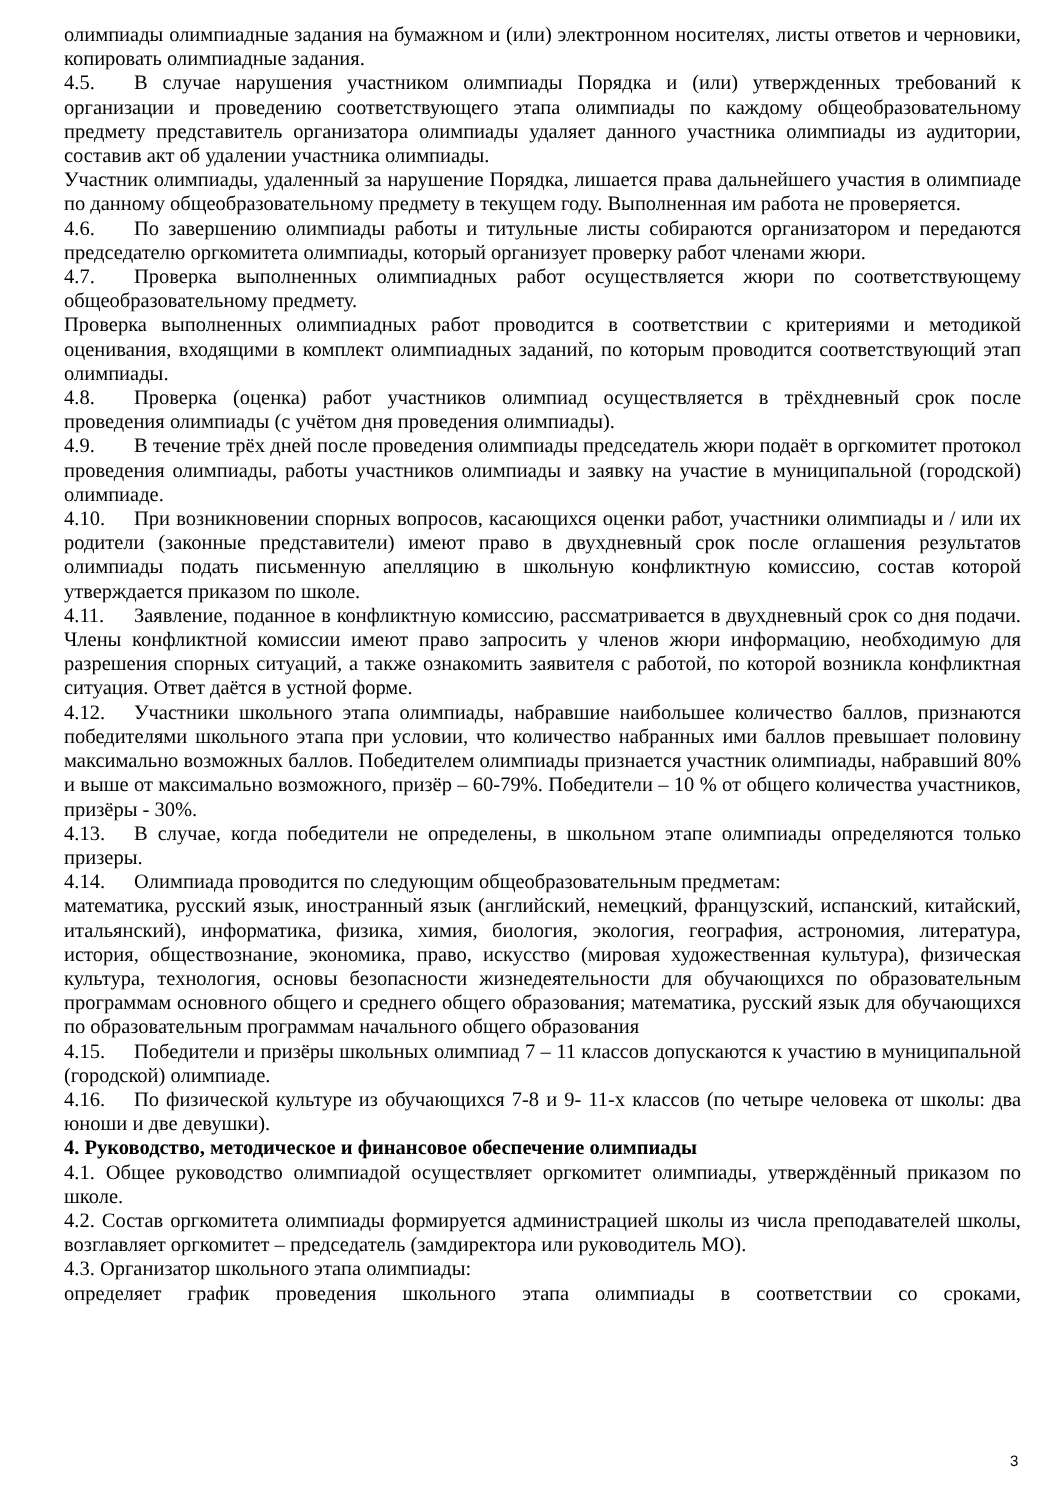олимпиады олимпиадные задания на бумажном и (или) электронном носителях, листы ответов и черновики, копировать олимпиадные задания.
4.5. В случае нарушения участником олимпиады Порядка и (или) утвержденных требований к организации и проведению соответствующего этапа олимпиады по каждому общеобразовательному предмету представитель организатора олимпиады удаляет данного участника олимпиады из аудитории, составив акт об удалении участника олимпиады.
Участник олимпиады, удаленный за нарушение Порядка, лишается права дальнейшего участия в олимпиаде по данному общеобразовательному предмету в текущем году. Выполненная им работа не проверяется.
4.6. По завершению олимпиады работы и титульные листы собираются организатором и передаются председателю оргкомитета олимпиады, который организует проверку работ членами жюри.
4.7. Проверка выполненных олимпиадных работ осуществляется жюри по соответствующему общеобразовательному предмету.
Проверка выполненных олимпиадных работ проводится в соответствии с критериями и методикой оценивания, входящими в комплект олимпиадных заданий, по которым проводится соответствующий этап олимпиады.
4.8. Проверка (оценка) работ участников олимпиад осуществляется в трёхдневный срок после проведения олимпиады (с учётом дня проведения олимпиады).
4.9. В течение трёх дней после проведения олимпиады председатель жюри подаёт в оргкомитет протокол проведения олимпиады, работы участников олимпиады и заявку на участие в муниципальной (городской) олимпиаде.
4.10. При возникновении спорных вопросов, касающихся оценки работ, участники олимпиады и / или их родители (законные представители) имеют право в двухдневный срок после оглашения результатов олимпиады подать письменную апелляцию в школьную конфликтную комиссию, состав которой утверждается приказом по школе.
4.11. Заявление, поданное в конфликтную комиссию, рассматривается в двухдневный срок со дня подачи. Члены конфликтной комиссии имеют право запросить у членов жюри информацию, необходимую для разрешения спорных ситуаций, а также ознакомить заявителя с работой, по которой возникла конфликтная ситуация. Ответ даётся в устной форме.
4.12. Участники школьного этапа олимпиады, набравшие наибольшее количество баллов, признаются победителями школьного этапа при условии, что количество набранных ими баллов превышает половину максимально возможных баллов. Победителем олимпиады признается участник олимпиады, набравший 80% и выше от максимально возможного, призёр – 60-79%. Победители – 10 % от общего количества участников, призёры - 30%.
4.13. В случае, когда победители не определены, в школьном этапе олимпиады определяются только призеры.
4.14. Олимпиада проводится по следующим общеобразовательным предметам:
математика, русский язык, иностранный язык (английский, немецкий, французский, испанский, китайский, итальянский), информатика, физика, химия, биология, экология, география, астрономия, литература, история, обществознание, экономика, право, искусство (мировая художественная культура), физическая культура, технология, основы безопасности жизнедеятельности для обучающихся по образовательным программам основного общего и среднего общего образования; математика, русский язык для обучающихся по образовательным программам начального общего образования
4.15. Победители и призёры школьных олимпиад 7 – 11 классов допускаются к участию в муниципальной (городской) олимпиаде.
4.16. По физической культуре из обучающихся 7-8 и 9- 11-х классов (по четыре человека от школы: два юноши и две девушки).
4. Руководство, методическое и финансовое обеспечение олимпиады
4.1. Общее руководство олимпиадой осуществляет оргкомитет олимпиады, утверждённый приказом по школе.
4.2. Состав оргкомитета олимпиады формируется администрацией школы из числа преподавателей школы, возглавляет оргкомитет – председатель (замдиректора или руководитель МО).
4.3. Организатор школьного этапа олимпиады:
определяет график проведения школьного этапа олимпиады в соответствии со сроками,
3